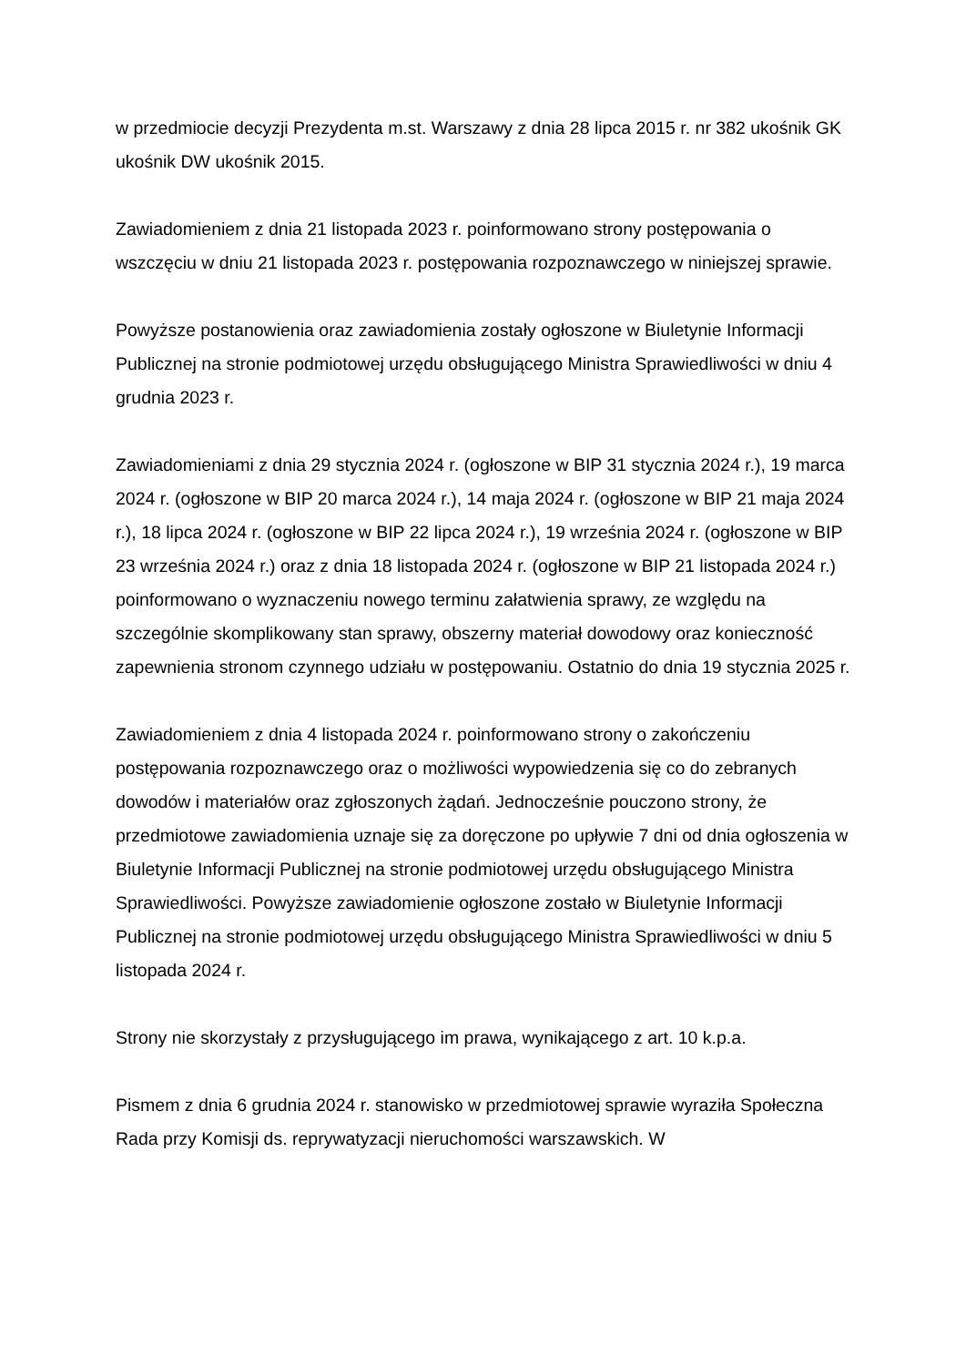w przedmiocie decyzji Prezydenta m.st. Warszawy z dnia 28 lipca 2015 r. nr 382 ukośnik GK ukośnik DW ukośnik 2015.
Zawiadomieniem z dnia 21 listopada 2023 r. poinformowano strony postępowania o wszczęciu w dniu 21 listopada 2023 r. postępowania rozpoznawczego w niniejszej sprawie.
Powyższe postanowienia oraz zawiadomienia zostały ogłoszone w Biuletynie Informacji Publicznej na stronie podmiotowej urzędu obsługującego Ministra Sprawiedliwości w dniu 4 grudnia 2023 r.
Zawiadomieniami z dnia 29 stycznia 2024 r. (ogłoszone w BIP 31 stycznia 2024 r.), 19 marca 2024 r. (ogłoszone w BIP 20 marca 2024 r.), 14 maja 2024 r. (ogłoszone w BIP 21 maja 2024 r.), 18 lipca 2024 r. (ogłoszone w BIP 22 lipca 2024 r.), 19 września 2024 r. (ogłoszone w BIP 23 września 2024 r.) oraz z dnia 18 listopada 2024 r. (ogłoszone w BIP 21 listopada 2024 r.) poinformowano o wyznaczeniu nowego terminu załatwienia sprawy, ze względu na szczególnie skomplikowany stan sprawy, obszerny materiał dowodowy oraz konieczność zapewnienia stronom czynnego udziału w postępowaniu. Ostatnio do dnia 19 stycznia 2025 r.
Zawiadomieniem z dnia 4 listopada 2024 r. poinformowano strony o zakończeniu postępowania rozpoznawczego oraz o możliwości wypowiedzenia się co do zebranych dowodów i materiałów oraz zgłoszonych żądań. Jednocześnie pouczono strony, że przedmiotowe zawiadomienia uznaje się za doręczone po upływie 7 dni od dnia ogłoszenia w Biuletynie Informacji Publicznej na stronie podmiotowej urzędu obsługującego Ministra Sprawiedliwości. Powyższe zawiadomienie ogłoszone zostało w Biuletynie Informacji Publicznej na stronie podmiotowej urzędu obsługującego Ministra Sprawiedliwości w dniu 5 listopada 2024 r.
Strony nie skorzystały z przysługującego im prawa, wynikającego z art. 10 k.p.a.
Pismem z dnia 6 grudnia 2024 r. stanowisko w przedmiotowej sprawie wyraziła Społeczna Rada przy Komisji ds. reprywatyzacji nieruchomości warszawskich. W